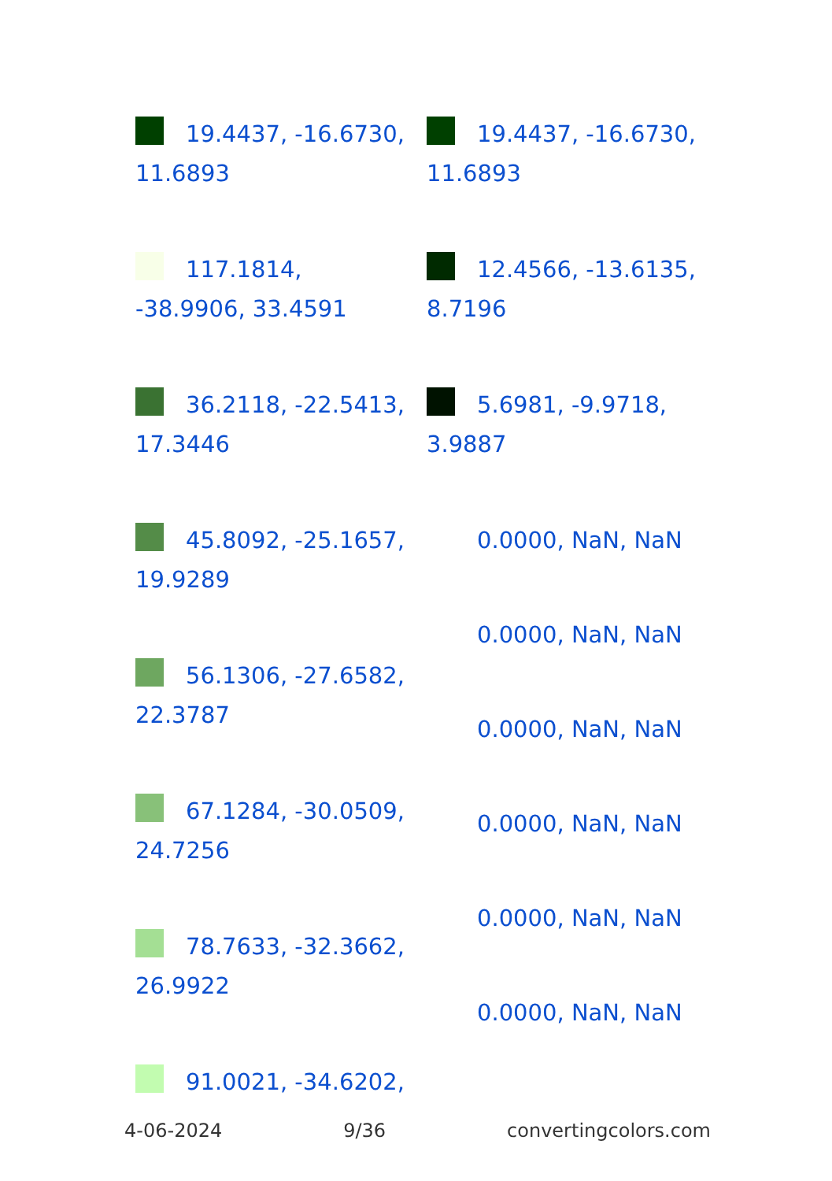19.4437, -16.6730, 11.6893
117.1814, -38.9906, 33.4591
36.2118, -22.5413, 17.3446
45.8092, -25.1657, 19.9289
56.1306, -27.6582, 22.3787
67.1284, -30.0509, 24.7256
78.7633, -32.3662, 26.9922
91.0021, -34.6202,
19.4437, -16.6730, 11.6893
12.4566, -13.6135, 8.7196
5.6981, -9.9718, 3.9887
0.0000, NaN, NaN
0.0000, NaN, NaN
0.0000, NaN, NaN
0.0000, NaN, NaN
0.0000, NaN, NaN
0.0000, NaN, NaN
4-06-2024 9/36 convertingcolors.com